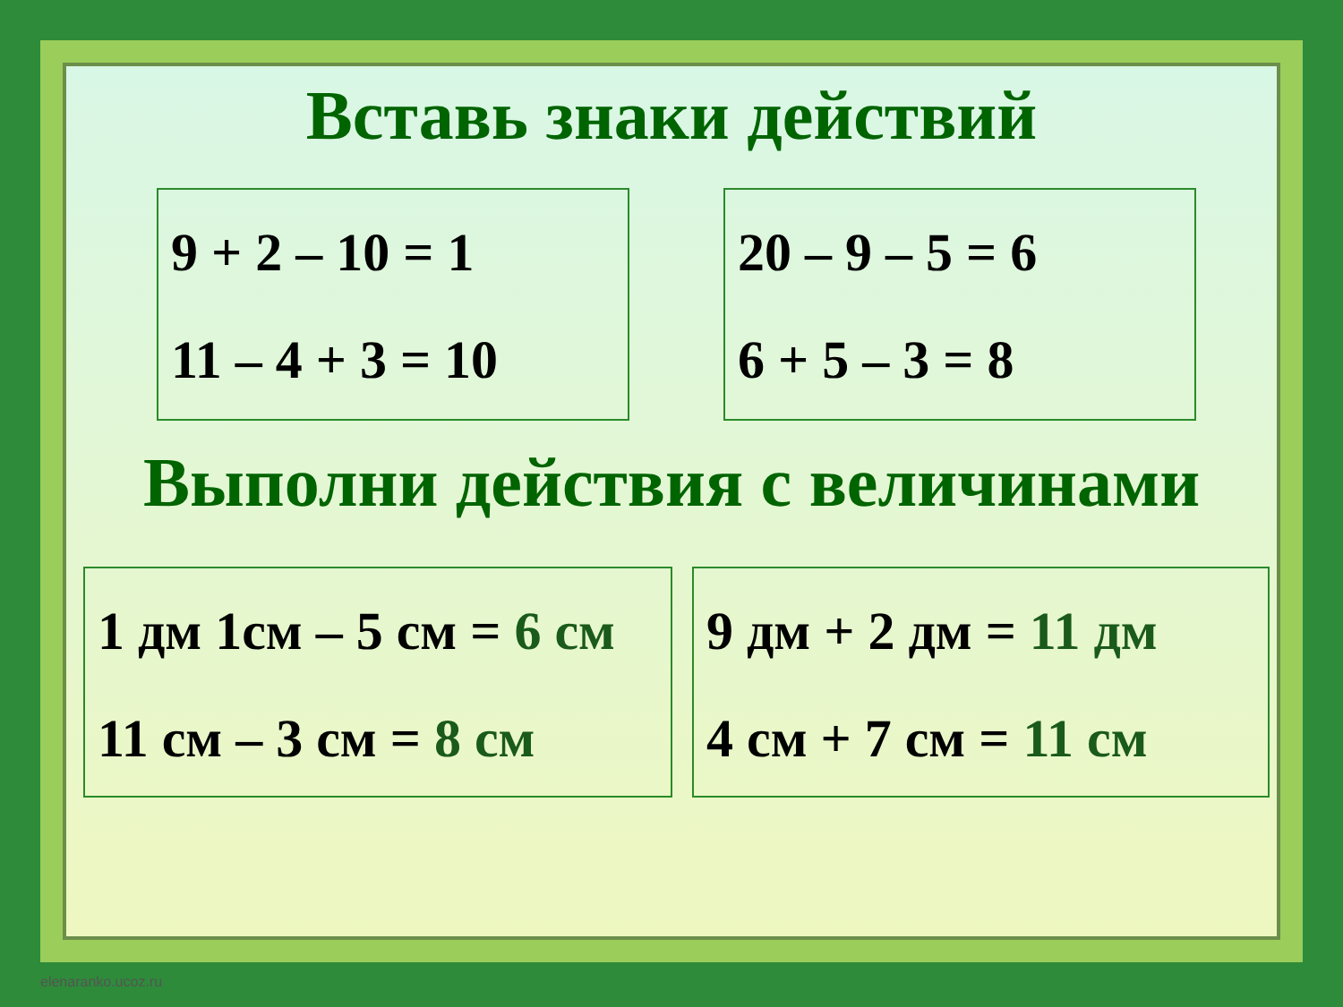Вставь знаки действий
9 + 2 – 10 = 1
11 – 4 + 3 = 10
20 – 9 – 5 = 6
6 + 5 – 3 = 8
Выполни действия с величинами
1 дм 1см – 5 см = 6 см
11 см – 3 см = 8 см
9 дм + 2 дм = 11 дм
4 см + 7 см = 11 см
elenaranko.ucoz.ru